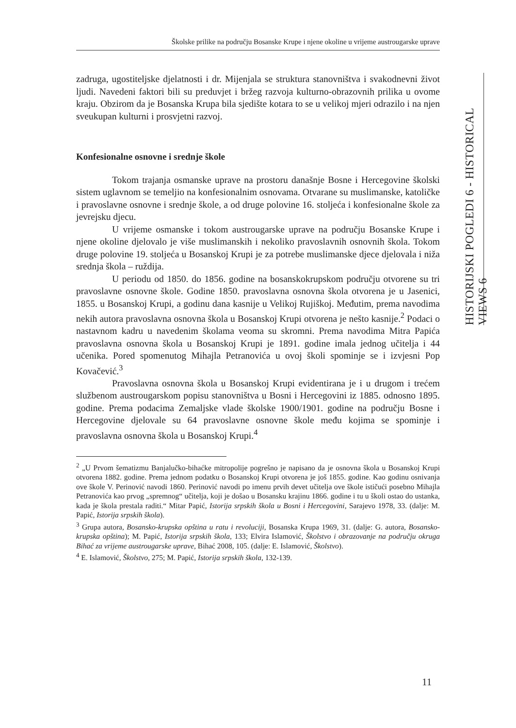Školske prilike na području Bosanske Krupe i njene okoline u vrijeme austrougarske uprave
HISTORIJSKI POGLEDI 6 - HISTORICAL VIEWS 6
zadruga, ugostiteljske djelatnosti i dr. Mijenjala se struktura stanovništva i svakodnevni život ljudi. Navedeni faktori bili su preduvjet i bržeg razvoja kulturno-obrazovnih prilika u ovome kraju. Obzirom da je Bosanska Krupa bila sjedište kotara to se u velikoj mjeri odrazilo i na njen sveukupan kulturni i prosvjetni razvoj.
Konfesionalne osnovne i srednje škole
Tokom trajanja osmanske uprave na prostoru današnje Bosne i Hercegovine školski sistem uglavnom se temeljio na konfesionalnim osnovama. Otvarane su muslimanske, katoličke i pravoslavne osnovne i srednje škole, a od druge polovine 16. stoljeća i konfesionalne škole za jevrejsku djecu.
U vrijeme osmanske i tokom austrougarske uprave na području Bosanske Krupe i njene okoline djelovalo je više muslimanskih i nekoliko pravoslavnih osnovnih škola. Tokom druge polovine 19. stoljeća u Bosanskoj Krupi je za potrebe muslimanske djece djelovala i niža srednja škola – ruždija.
U periodu od 1850. do 1856. godine na bosanskokrupskom području otvorene su tri pravoslavne osnovne škole. Godine 1850. pravoslavna osnovna škola otvorena je u Jasenici, 1855. u Bosanskoj Krupi, a godinu dana kasnije u Velikoj Rujiškoj. Međutim, prema navodima nekih autora pravoslavna osnovna škola u Bosanskoj Krupi otvorena je nešto kasnije.<sup>2</sup> Podaci o nastavnom kadru u navedenim školama veoma su skromni. Prema navodima Mitra Papića pravoslavna osnovna škola u Bosanskoj Krupi je 1891. godine imala jednog učitelja i 44 učenika. Pored spomenutog Mihajla Petranovića u ovoj školi spominje se i izvjesni Pop Kovačević.<sup>3</sup>
Pravoslavna osnovna škola u Bosanskoj Krupi evidentirana je i u drugom i trećem službenom austrougarskom popisu stanovništva u Bosni i Hercegovini iz 1885. odnosno 1895. godine. Prema podacima Zemaljske vlade školske 1900/1901. godine na području Bosne i Hercegovine djelovale su 64 pravoslavne osnovne škole među kojima se spominje i pravoslavna osnovna škola u Bosanskoj Krupi.<sup>4</sup>
<sup>2</sup> „U Prvom šematizmu Banjalučko-bihaćke mitropolije pogrešno je napisano da je osnovna škola u Bosanskoj Krupi otvorena 1882. godine. Prema jednom podatku o Bosanskoj Krupi otvorena je još 1855. godine. Kao godinu osnivanja ove škole V. Perinović navodi 1860. Perinović navodi po imenu prvih devet učitelja ove škole ističući posebno Mihajla Petranovića kao prvog „spremnog“ učitelja, koji je došao u Bosansku krajinu 1866. godine i tu u školi ostao do ustanka, kada je škola prestala raditi.“ Mitar Papić, Istorija srpskih škola u Bosni i Hercegovini, Sarajevo 1978, 33. (dalje: M. Papić, Istorija srpskih škola).
<sup>3</sup> Grupa autora, Bosansko-krupska opština u ratu i revoluciji, Bosanska Krupa 1969, 31. (dalje: G. autora, Bosansko-krupska opština); M. Papić, Istorija srpskih škola, 133; Elvira Islamović, Školstvo i obrazovanje na području okruga Bihać za vrijeme austrougarske uprave, Bihać 2008, 105. (dalje: E. Islamović, Školstvo).
<sup>4</sup> E. Islamović, Školstvo, 275; M. Papić, Istorija srpskih škola, 132-139.
11